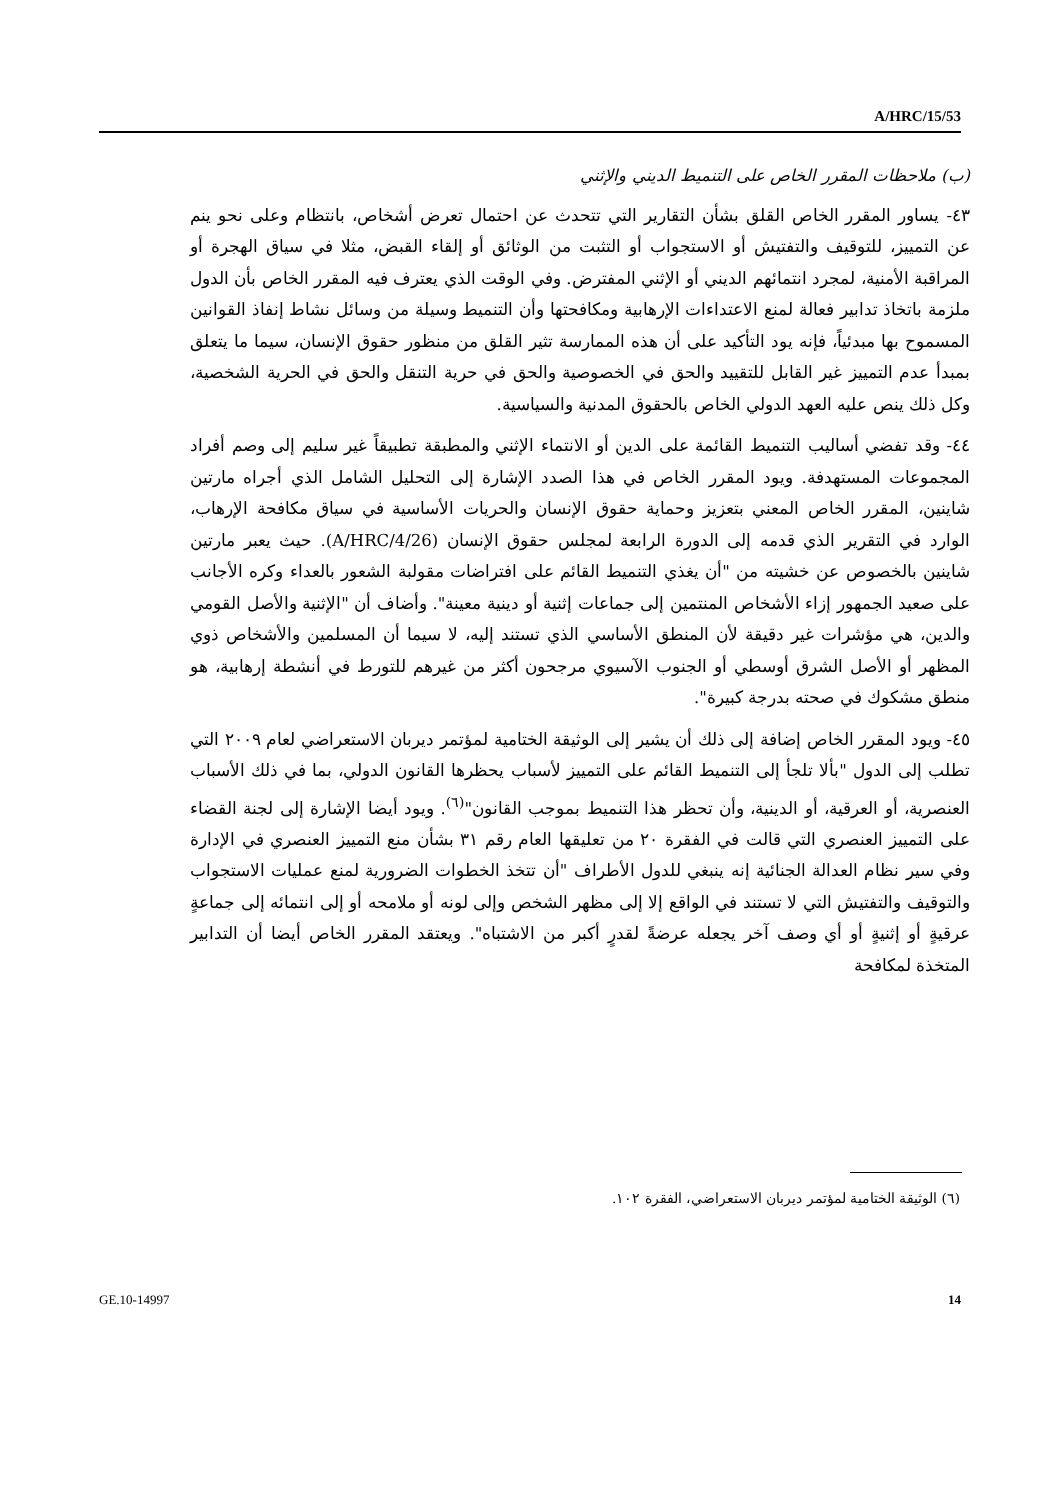A/HRC/15/53
(ب) ملاحظات المقرر الخاص على التنميط الديني والإثني
٤٣- يساور المقرر الخاص القلق بشأن التقارير التي تتحدث عن احتمال تعرض أشخاص، بانتظام وعلى نحو ينم عن التمييز، للتوقيف والتفتيش أو الاستجواب أو التثبت من الوثائق أو إلقاء القبض، مثلا في سياق الهجرة أو المراقبة الأمنية، لمجرد انتمائهم الديني أو الإثني المفترض. وفي الوقت الذي يعترف فيه المقرر الخاص بأن الدول ملزمة باتخاذ تدابير فعالة لمنع الاعتداءات الإرهابية ومكافحتها وأن التنميط وسيلة من وسائل نشاط إنفاذ القوانين المسموح بها مبدئياً، فإنه يود التأكيد على أن هذه الممارسة تثير القلق من منظور حقوق الإنسان، سيما ما يتعلق بمبدأ عدم التمييز غير القابل للتقييد والحق في الخصوصية والحق في حرية التنقل والحق في الحرية الشخصية، وكل ذلك ينص عليه العهد الدولي الخاص بالحقوق المدنية والسياسية.
٤٤- وقد تفضي أساليب التنميط القائمة على الدين أو الانتماء الإثني والمطبقة تطبيقاً غير سليم إلى وصم أفراد المجموعات المستهدفة. ويود المقرر الخاص في هذا الصدد الإشارة إلى التحليل الشامل الذي أجراه مارتين شاينين، المقرر الخاص المعني بتعزيز وحماية حقوق الإنسان والحريات الأساسية في سياق مكافحة الإرهاب، الوارد في التقرير الذي قدمه إلى الدورة الرابعة لمجلس حقوق الإنسان (A/HRC/4/26). حيث يعبر مارتين شاينين بالخصوص عن خشيته من "أن يغذي التنميط القائم على افتراضات مقولبة الشعور بالعداء وكره الأجانب على صعيد الجمهور إزاء الأشخاص المنتمين إلى جماعات إثنية أو دينية معينة". وأضاف أن "الإثنية والأصل القومي والدين، هي مؤشرات غير دقيقة لأن المنطق الأساسي الذي تستند إليه، لا سيما أن المسلمين والأشخاص ذوي المظهر أو الأصل الشرق أوسطي أو الجنوب الآسيوي مرجحون أكثر من غيرهم للتورط في أنشطة إرهابية، هو منطق مشكوك في صحته بدرجة كبيرة".
٤٥- ويود المقرر الخاص إضافة إلى ذلك أن يشير إلى الوثيقة الختامية لمؤتمر ديربان الاستعراضي لعام ٢٠٠٩ التي تطلب إلى الدول "بألا تلجأ إلى التنميط القائم على التمييز لأسباب يحظرها القانون الدولي، بما في ذلك الأسباب العنصرية، أو العرقية، أو الدينية، وأن تحظر هذا التنميط بموجب القانون"<sup>(٦)</sup>. ويود أيضا الإشارة إلى لجنة القضاء على التمييز العنصري التي قالت في الفقرة ٢٠ من تعليقها العام رقم ٣١ بشأن منع التمييز العنصري في الإدارة وفي سير نظام العدالة الجنائية إنه ينبغي للدول الأطراف "أن تتخذ الخطوات الضرورية لمنع عمليات الاستجواب والتوقيف والتفتيش التي لا تستند في الواقع إلا إلى مظهر الشخص وإلى لونه أو ملامحه أو إلى انتمائه إلى جماعةٍ عرقيةٍ أو إثنيةٍ أو أي وصف آخر يجعله عرضةً لقدرٍ أكبر من الاشتباه". ويعتقد المقرر الخاص أيضا أن التدابير المتخذة لمكافحة
(٦) الوثيقة الختامية لمؤتمر ديربان الاستعراضي، الفقرة ١٠٢.
GE.10-14997 14